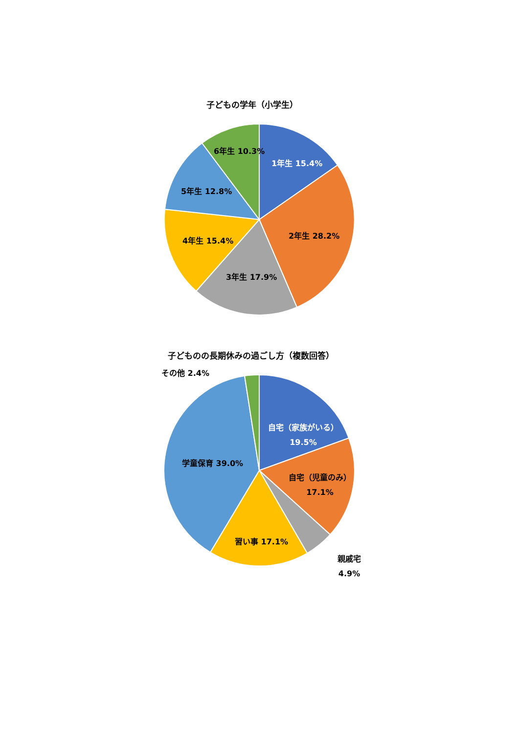子どもの学年（小学生）
1年生 15.4%
2年生 28.2%
3年生 17.9%
4年生 15.4%
5年生 12.8%
6年生 10.3%
子どものの長期休みの過ごし方（複数回答）
その他 2.4%
自宅（家族がいる）
19.5%
自宅（児童のみ）
17.1%
学童保育 39.0%
習い事 17.1%
親戚宅
4.9%